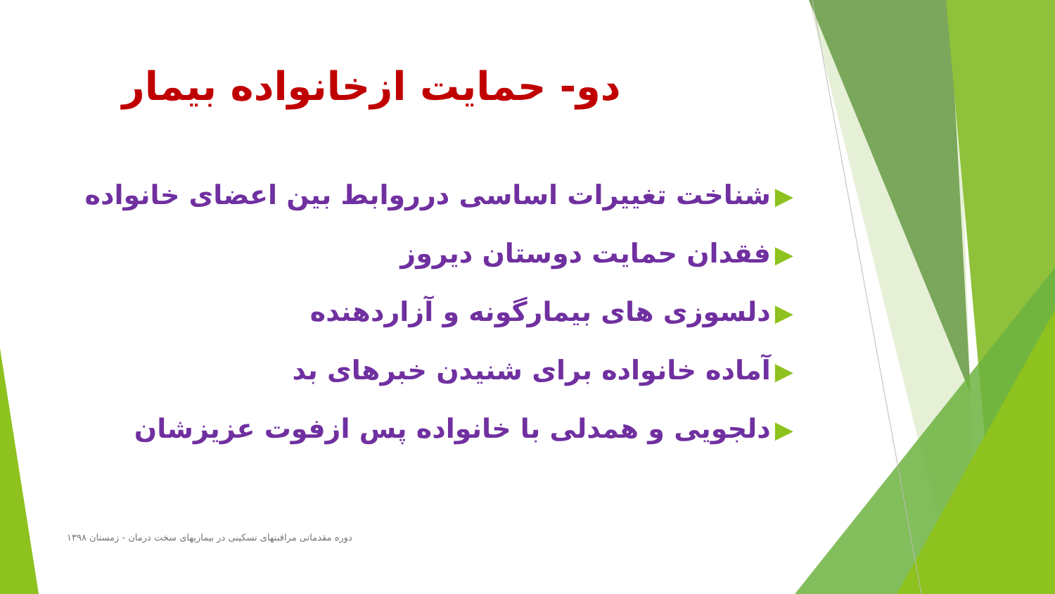دو- حمایت ازخانواده بیمار
▶شناخت تغییرات اساسی درروابط بین اعضای خانواده
▶فقدان حمایت دوستان دیروز
▶دلسوزی های بیمارگونه و آزاردهنده
▶آماده خانواده برای شنیدن خبرهای بد
▶دلجویی و همدلی با خانواده پس ازفوت عزیزشان
دوره مقدماتی مراقبتهای تسکینی در بیماریهای سخت درمان - زمستان ۱۳۹۸